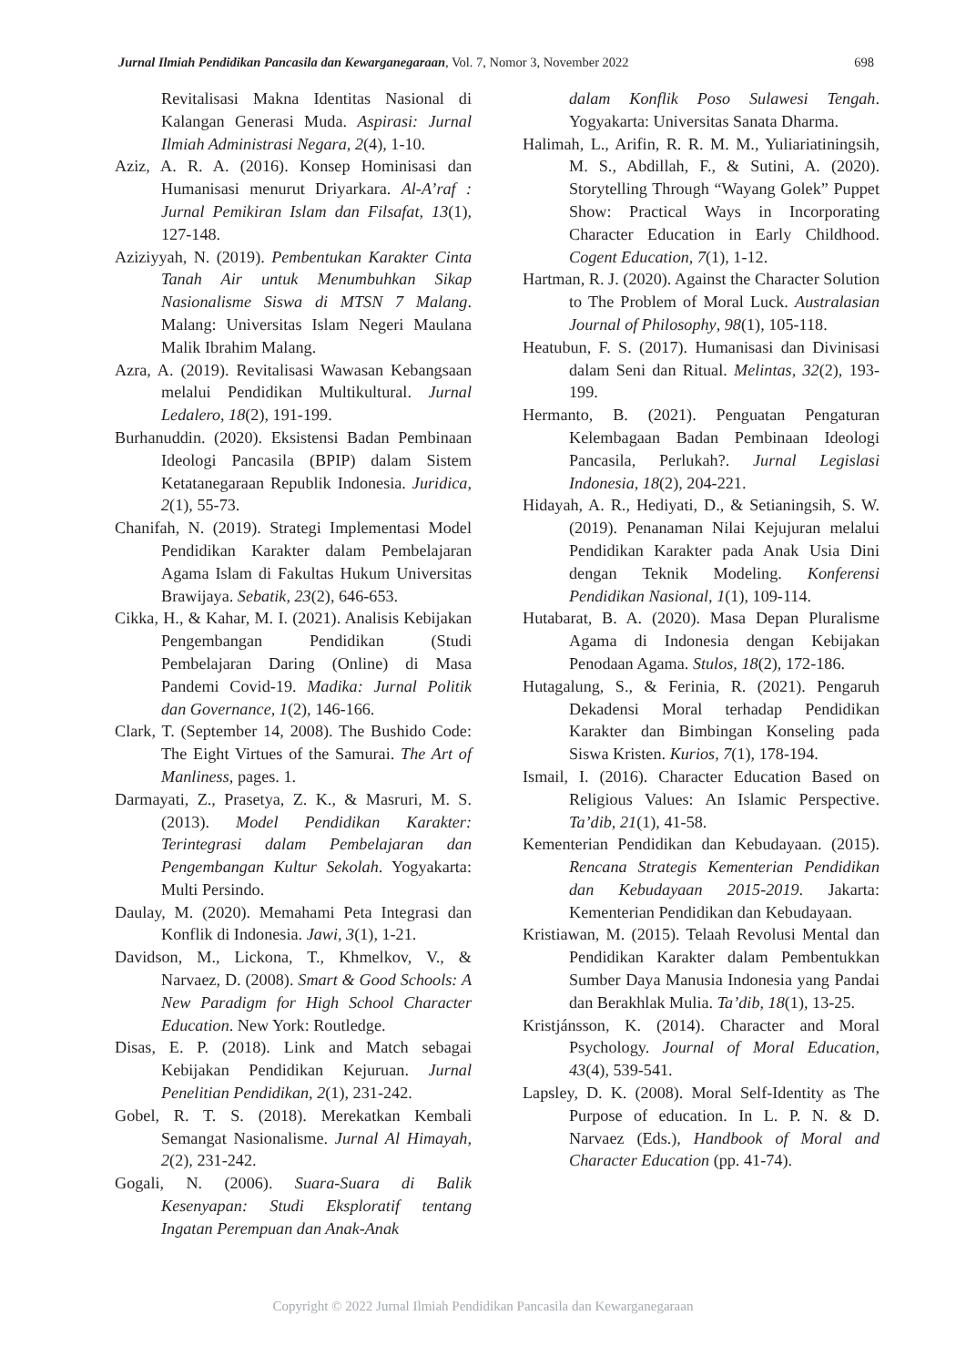Jurnal Ilmiah Pendidikan Pancasila dan Kewarganegaraan, Vol. 7, Nomor 3, November 2022 698
Revitalisasi Makna Identitas Nasional di Kalangan Generasi Muda. Aspirasi: Jurnal Ilmiah Administrasi Negara, 2(4), 1-10.
Aziz, A. R. A. (2016). Konsep Hominisasi dan Humanisasi menurut Driyarkara. Al-A’raf : Jurnal Pemikiran Islam dan Filsafat, 13(1), 127-148.
Aziziyyah, N. (2019). Pembentukan Karakter Cinta Tanah Air untuk Menumbuhkan Sikap Nasionalisme Siswa di MTSN 7 Malang. Malang: Universitas Islam Negeri Maulana Malik Ibrahim Malang.
Azra, A. (2019). Revitalisasi Wawasan Kebangsaan melalui Pendidikan Multikultural. Jurnal Ledalero, 18(2), 191-199.
Burhanuddin. (2020). Eksistensi Badan Pembinaan Ideologi Pancasila (BPIP) dalam Sistem Ketatanegaraan Republik Indonesia. Juridica, 2(1), 55-73.
Chanifah, N. (2019). Strategi Implementasi Model Pendidikan Karakter dalam Pembelajaran Agama Islam di Fakultas Hukum Universitas Brawijaya. Sebatik, 23(2), 646-653.
Cikka, H., & Kahar, M. I. (2021). Analisis Kebijakan Pengembangan Pendidikan (Studi Pembelajaran Daring (Online) di Masa Pandemi Covid-19. Madika: Jurnal Politik dan Governance, 1(2), 146-166.
Clark, T. (September 14, 2008). The Bushido Code: The Eight Virtues of the Samurai. The Art of Manliness, pages. 1.
Darmayati, Z., Prasetya, Z. K., & Masruri, M. S. (2013). Model Pendidikan Karakter: Terintegrasi dalam Pembelajaran dan Pengembangan Kultur Sekolah. Yogyakarta: Multi Persindo.
Daulay, M. (2020). Memahami Peta Integrasi dan Konflik di Indonesia. Jawi, 3(1), 1-21.
Davidson, M., Lickona, T., Khmelkov, V., & Narvaez, D. (2008). Smart & Good Schools: A New Paradigm for High School Character Education. New York: Routledge.
Disas, E. P. (2018). Link and Match sebagai Kebijakan Pendidikan Kejuruan. Jurnal Penelitian Pendidikan, 2(1), 231-242.
Gobel, R. T. S. (2018). Merekatkan Kembali Semangat Nasionalisme. Jurnal Al Himayah, 2(2), 231-242.
Gogali, N. (2006). Suara-Suara di Balik Kesenyapan: Studi Eksploratif tentang Ingatan Perempuan dan Anak-Anak
dalam Konflik Poso Sulawesi Tengah. Yogyakarta: Universitas Sanata Dharma.
Halimah, L., Arifin, R. R. M. M., Yuliariatiningsih, M. S., Abdillah, F., & Sutini, A. (2020). Storytelling Through “Wayang Golek” Puppet Show: Practical Ways in Incorporating Character Education in Early Childhood. Cogent Education, 7(1), 1-12.
Hartman, R. J. (2020). Against the Character Solution to The Problem of Moral Luck. Australasian Journal of Philosophy, 98(1), 105-118.
Heatubun, F. S. (2017). Humanisasi dan Divinisasi dalam Seni dan Ritual. Melintas, 32(2), 193-199.
Hermanto, B. (2021). Penguatan Pengaturan Kelembagaan Badan Pembinaan Ideologi Pancasila, Perlukah?. Jurnal Legislasi Indonesia, 18(2), 204-221.
Hidayah, A. R., Hediyati, D., & Setianingsih, S. W. (2019). Penanaman Nilai Kejujuran melalui Pendidikan Karakter pada Anak Usia Dini dengan Teknik Modeling. Konferensi Pendidikan Nasional, 1(1), 109-114.
Hutabarat, B. A. (2020). Masa Depan Pluralisme Agama di Indonesia dengan Kebijakan Penodaan Agama. Stulos, 18(2), 172-186.
Hutagalung, S., & Ferinia, R. (2021). Pengaruh Dekadensi Moral terhadap Pendidikan Karakter dan Bimbingan Konseling pada Siswa Kristen. Kurios, 7(1), 178-194.
Ismail, I. (2016). Character Education Based on Religious Values: An Islamic Perspective. Ta’dib, 21(1), 41-58.
Kementerian Pendidikan dan Kebudayaan. (2015). Rencana Strategis Kementerian Pendidikan dan Kebudayaan 2015-2019. Jakarta: Kementerian Pendidikan dan Kebudayaan.
Kristiawan, M. (2015). Telaah Revolusi Mental dan Pendidikan Karakter dalam Pembentukkan Sumber Daya Manusia Indonesia yang Pandai dan Berakhlak Mulia. Ta’dib, 18(1), 13-25.
Kristjánsson, K. (2014). Character and Moral Psychology. Journal of Moral Education, 43(4), 539-541.
Lapsley, D. K. (2008). Moral Self-Identity as The Purpose of education. In L. P. N. & D. Narvaez (Eds.), Handbook of Moral and Character Education (pp. 41-74).
Copyright © 2022 Jurnal Ilmiah Pendidikan Pancasila dan Kewarganegaraan